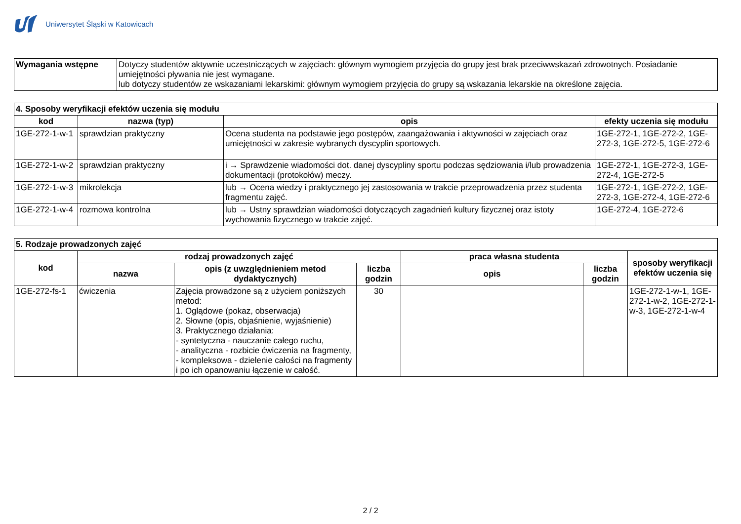Uniwersytet Śląski w Katowicach
| Wymagania wstępne | Dotyczy studentów aktywnie uczestniczących w zajęciach: głównym wymogiem przyjęcia do grupy jest brak przeciwwskazań zdrowotnych. Posiadanie umiejętności pływania nie jest wymagane. lub dotyczy studentów ze wskazaniami lekarskimi: głównym wymogiem przyjęcia do grupy są wskazania lekarskie na określone zajęcia. |
| 4. Sposoby weryfikacji efektów uczenia się modułu | | | |
| --- | --- | --- | --- |
| kod | nazwa (typ) | opis | efekty uczenia się modułu |
| 1GE-272-1-w-1 | sprawdzian praktyczny | Ocena studenta na podstawie jego postępów, zaangażowania i aktywności w zajęciach oraz umiejętności w zakresie wybranych dyscyplin sportowych. | 1GE-272-1, 1GE-272-2, 1GE-272-3, 1GE-272-5, 1GE-272-6 |
| 1GE-272-1-w-2 | sprawdzian praktyczny | i → Sprawdzenie wiadomości dot. danej dyscypliny sportu podczas sędziowania i/lub prowadzenia dokumentacji (protokołów) meczy. | 1GE-272-1, 1GE-272-3, 1GE-272-4, 1GE-272-5 |
| 1GE-272-1-w-3 | mikrolekcja | lub → Ocena wiedzy i praktycznego jej zastosowania w trakcie przeprowadzenia przez studenta fragmentu zajęć. | 1GE-272-1, 1GE-272-2, 1GE-272-3, 1GE-272-4, 1GE-272-6 |
| 1GE-272-1-w-4 | rozmowa kontrolna | lub → Ustny sprawdzian wiadomości dotyczących zagadnień kultury fizycznej oraz istoty wychowania fizycznego w trakcie zajęć. | 1GE-272-4, 1GE-272-6 |
| 5. Rodzaje prowadzonych zajęć | | | | | | |
| --- | --- | --- | --- | --- | --- | --- |
| kod | rodzaj prowadzonych zajęć | | | praca własna studenta | | sposoby weryfikacji efektów uczenia się |
| | nazwa | opis (z uwzględnieniem metod dydaktycznych) | liczba godzin | opis | liczba godzin | |
| 1GE-272-fs-1 | ćwiczenia | Zajęcia prowadzone są z użyciem poniższych metod: 1. Oglądowe (pokaz, obserwacja) 2. Słowne (opis, objaśnienie, wyjaśnienie) 3. Praktycznego działania: - syntetyczna - nauczanie całego ruchu, - analityczna - rozbicie ćwiczenia na fragmenty, - kompleksowa - dzielenie całości na fragmenty i po ich opanowaniu łączenie w całość. | 30 | | | 1GE-272-1-w-1, 1GE-272-1-w-2, 1GE-272-1-w-3, 1GE-272-1-w-4 |
2 / 2